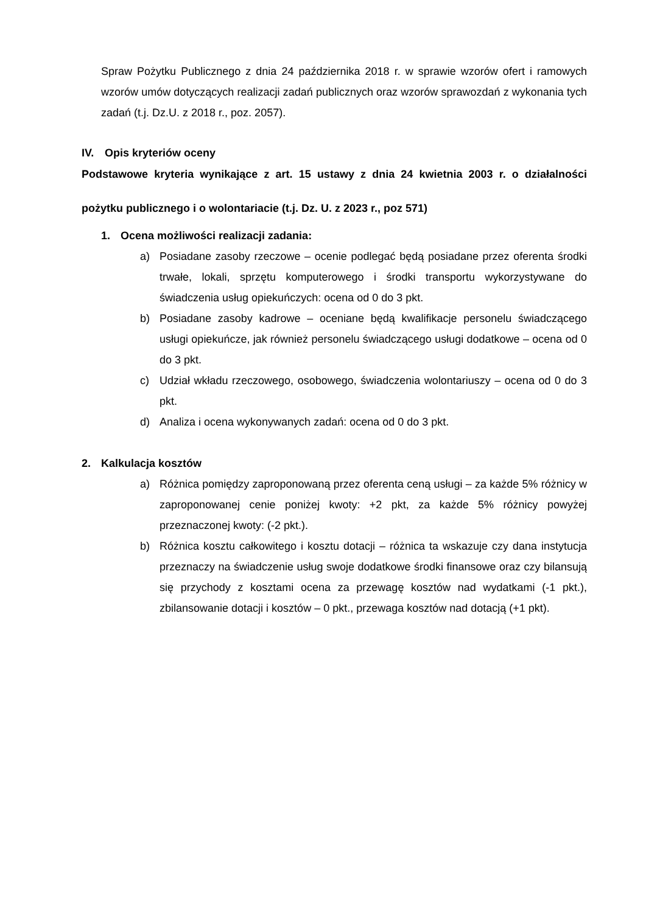Spraw Pożytku Publicznego z dnia 24 października 2018 r. w sprawie wzorów ofert i ramowych wzorów umów dotyczących realizacji zadań publicznych oraz wzorów sprawozdań z wykonania tych zadań (t.j. Dz.U. z 2018 r., poz. 2057).
IV. Opis kryteriów oceny
Podstawowe kryteria wynikające z art. 15 ustawy z dnia 24 kwietnia 2003 r. o działalności pożytku publicznego i o wolontariacie (t.j. Dz. U. z 2023 r., poz 571)
1. Ocena możliwości realizacji zadania:
a) Posiadane zasoby rzeczowe – ocenie podlegać będą posiadane przez oferenta środki trwałe, lokali, sprzętu komputerowego i środki transportu wykorzystywane do świadczenia usług opiekuńczych: ocena od 0 do 3 pkt.
b) Posiadane zasoby kadrowe – oceniane będą kwalifikacje personelu świadczącego usługi opiekuńcze, jak również personelu świadczącego usługi dodatkowe – ocena od 0 do 3 pkt.
c) Udział wkładu rzeczowego, osobowego, świadczenia wolontariuszy – ocena od 0 do 3 pkt.
d) Analiza i ocena wykonywanych zadań: ocena od 0 do 3 pkt.
2. Kalkulacja kosztów
a) Różnica pomiędzy zaproponowaną przez oferenta ceną usługi – za każde 5% różnicy w zaproponowanej cenie poniżej kwoty: +2 pkt, za każde 5% różnicy powyżej przeznaczonej kwoty: (-2 pkt.).
b) Różnica kosztu całkowitego i kosztu dotacji – różnica ta wskazuje czy dana instytucja przeznaczy na świadczenie usług swoje dodatkowe środki finansowe oraz czy bilansują się przychody z kosztami ocena za przewagę kosztów nad wydatkami (-1 pkt.), zbilansowanie dotacji i kosztów – 0 pkt., przewaga kosztów nad dotacją (+1 pkt).